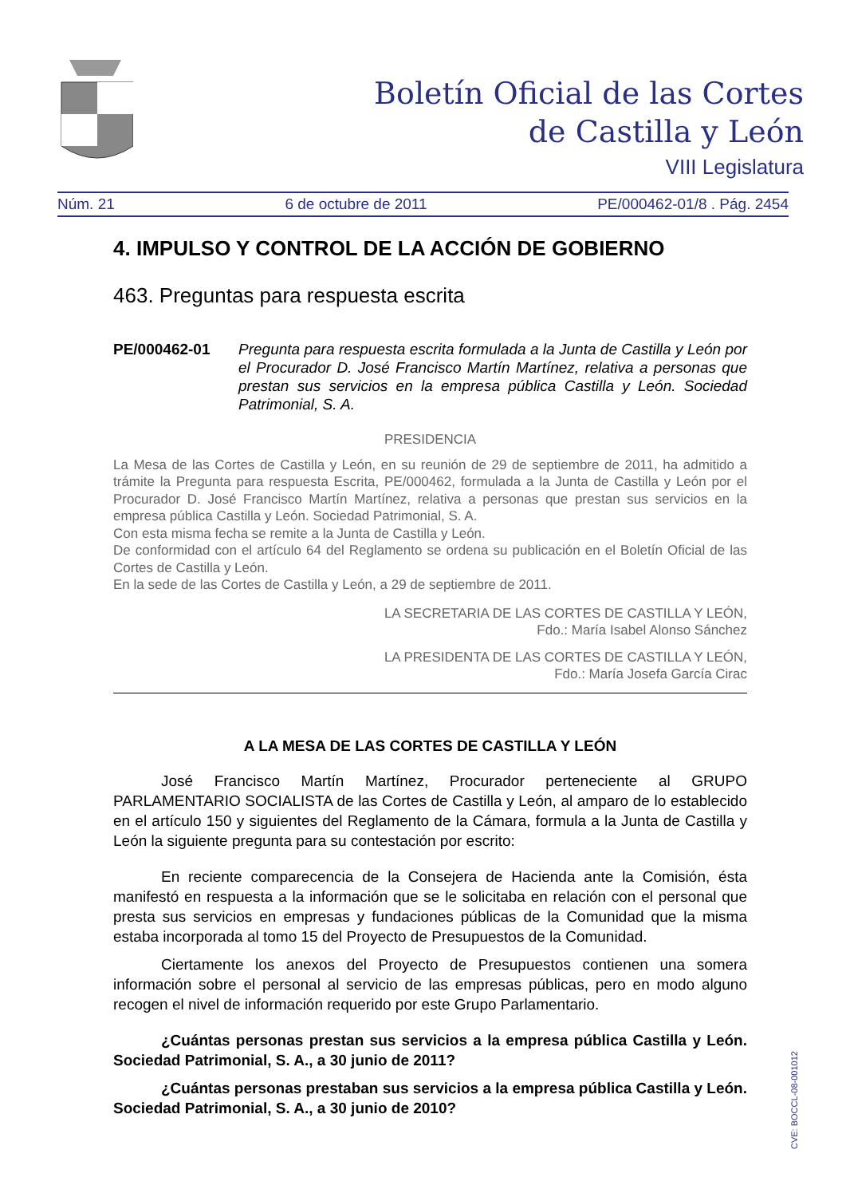Boletín Oficial de las Cortes
de Castilla y León
VIII Legislatura
Núm. 21 6 de octubre de 2011 PE/000462-01/8 . Pág. 2454
4. IMPULSO Y CONTROL DE LA ACCIÓN DE GOBIERNO
463. Preguntas para respuesta escrita
PE/000462-01 Pregunta para respuesta escrita formulada a la Junta de Castilla y León por el Procurador D. José Francisco Martín Martínez, relativa a personas que prestan sus servicios en la empresa pública Castilla y León. Sociedad Patrimonial, S. A.
PRESIDENCIA
La Mesa de las Cortes de Castilla y León, en su reunión de 29 de septiembre de 2011, ha admitido a trámite la Pregunta para respuesta Escrita, PE/000462, formulada a la Junta de Castilla y León por el Procurador D. José Francisco Martín Martínez, relativa a personas que prestan sus servicios en la empresa pública Castilla y León. Sociedad Patrimonial, S. A.
Con esta misma fecha se remite a la Junta de Castilla y León.
De conformidad con el artículo 64 del Reglamento se ordena su publicación en el Boletín Oficial de las Cortes de Castilla y León.
En la sede de las Cortes de Castilla y León, a 29 de septiembre de 2011.
LA SECRETARIA DE LAS CORTES DE CASTILLA Y LEÓN,
Fdo.: María Isabel Alonso Sánchez
LA PRESIDENTA DE LAS CORTES DE CASTILLA Y LEÓN,
Fdo.: María Josefa García Cirac
A LA MESA DE LAS CORTES DE CASTILLA Y LEÓN
José Francisco Martín Martínez, Procurador perteneciente al GRUPO PARLAMENTARIO SOCIALISTA de las Cortes de Castilla y León, al amparo de lo establecido en el artículo 150 y siguientes del Reglamento de la Cámara, formula a la Junta de Castilla y León la siguiente pregunta para su contestación por escrito:
En reciente comparecencia de la Consejera de Hacienda ante la Comisión, ésta manifestó en respuesta a la información que se le solicitaba en relación con el personal que presta sus servicios en empresas y fundaciones públicas de la Comunidad que la misma estaba incorporada al tomo 15 del Proyecto de Presupuestos de la Comunidad.
Ciertamente los anexos del Proyecto de Presupuestos contienen una somera información sobre el personal al servicio de las empresas públicas, pero en modo alguno recogen el nivel de información requerido por este Grupo Parlamentario.
¿Cuántas personas prestan sus servicios a la empresa pública Castilla y León. Sociedad Patrimonial, S. A., a 30 junio de 2011?
¿Cuántas personas prestaban sus servicios a la empresa pública Castilla y León. Sociedad Patrimonial, S. A., a 30 junio de 2010?
CVE: BOCCL-08-001012